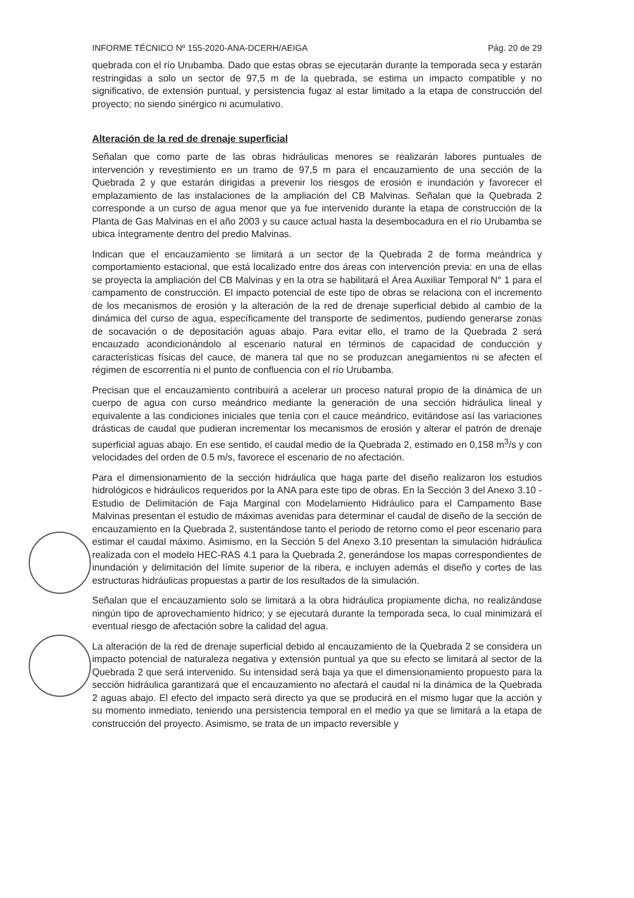INFORME TÉCNICO Nº 155-2020-ANA-DCERH/AEIGA Pág. 20 de 29
quebrada con el río Urubamba. Dado que estas obras se ejecutarán durante la temporada seca y estarán restringidas a solo un sector de 97,5 m de la quebrada, se estima un impacto compatible y no significativo, de extensión puntual, y persistencia fugaz al estar limitado a la etapa de construcción del proyecto; no siendo sinérgico ni acumulativo.
Alteración de la red de drenaje superficial
Señalan que como parte de las obras hidráulicas menores se realizarán labores puntuales de intervención y revestimiento en un tramo de 97,5 m para el encauzamiento de una sección de la Quebrada 2 y que estarán dirigidas a prevenir los riesgos de erosión e inundación y favorecer el emplazamiento de las instalaciones de la ampliación del CB Malvinas. Señalan que la Quebrada 2 corresponde a un curso de agua menor que ya fue intervenido durante la etapa de construcción de la Planta de Gas Malvinas en el año 2003 y su cauce actual hasta la desembocadura en el río Urubamba se ubica íntegramente dentro del predio Malvinas.
Indican que el encauzamiento se limitará a un sector de la Quebrada 2 de forma meándrica y comportamiento estacional, que está localizado entre dos áreas con intervención previa: en una de ellas se proyecta la ampliación del CB Malvinas y en la otra se habilitará el Área Auxiliar Temporal N° 1 para el campamento de construcción. El impacto potencial de este tipo de obras se relaciona con el incremento de los mecanismos de erosión y la alteración de la red de drenaje superficial debido al cambio de la dinámica del curso de agua, específicamente del transporte de sedimentos, pudiendo generarse zonas de socavación o de depositación aguas abajo. Para evitar ello, el tramo de la Quebrada 2 será encauzado acondicionándolo al escenario natural en términos de capacidad de conducción y características físicas del cauce, de manera tal que no se produzcan anegamientos ni se afecten el régimen de escorrentía ni el punto de confluencia con el río Urubamba.
Precisan que el encauzamiento contribuirá a acelerar un proceso natural propio de la dinámica de un cuerpo de agua con curso meándrico mediante la generación de una sección hidráulica lineal y equivalente a las condiciones iniciales que tenía con el cauce meándrico, evitándose así las variaciones drásticas de caudal que pudieran incrementar los mecanismos de erosión y alterar el patrón de drenaje superficial aguas abajo. En ese sentido, el caudal medio de la Quebrada 2, estimado en 0,158 m<sup>3</sup>/s y con velocidades del orden de 0.5 m/s, favorece el escenario de no afectación.
Para el dimensionamiento de la sección hidráulica que haga parte del diseño realizaron los estudios hidrológicos e hidráulicos requeridos por la ANA para este tipo de obras. En la Sección 3 del Anexo 3.10 - Estudio de Delimitación de Faja Marginal con Modelamiento Hidráulico para el Campamento Base Malvinas presentan el estudio de máximas avenidas para determinar el caudal de diseño de la sección de encauzamiento en la Quebrada 2, sustentándose tanto el periodo de retorno como el peor escenario para estimar el caudal máximo. Asimismo, en la Sección 5 del Anexo 3.10 presentan la simulación hidráulica realizada con el modelo HEC-RAS 4.1 para la Quebrada 2, generándose los mapas correspondientes de inundación y delimitación del límite superior de la ribera, e incluyen además el diseño y cortes de las estructuras hidráulicas propuestas a partir de los resultados de la simulación.
Señalan que el encauzamiento solo se limitará a la obra hidráulica propiamente dicha, no realizándose ningún tipo de aprovechamiento hídrico; y se ejecutará durante la temporada seca, lo cual minimizará el eventual riesgo de afectación sobre la calidad del agua.
La alteración de la red de drenaje superficial debido al encauzamiento de la Quebrada 2 se considera un impacto potencial de naturaleza negativa y extensión puntual ya que su efecto se limitará al sector de la Quebrada 2 que será intervenido. Su intensidad será baja ya que el dimensionamiento propuesto para la sección hidráulica garantizará que el encauzamiento no afectará el caudal ni la dinámica de la Quebrada 2 aguas abajo. El efecto del impacto será directo ya que se producirá en el mismo lugar que la acción y su momento inmediato, teniendo una persistencia temporal en el medio ya que se limitará a la etapa de construcción del proyecto. Asimismo, se trata de un impacto reversible y